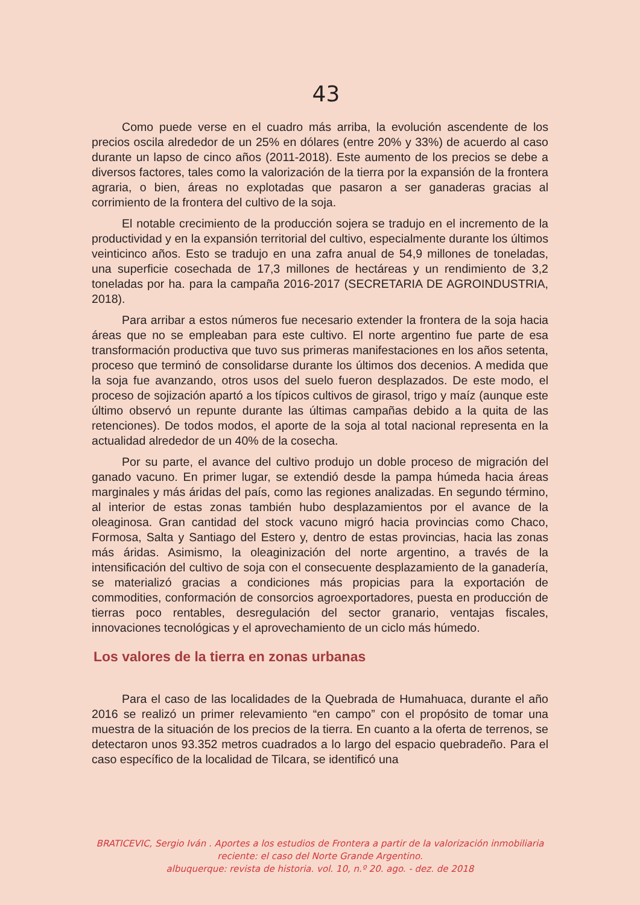43
Como puede verse en el cuadro más arriba, la evolución ascendente de los precios oscila alrededor de un 25% en dólares (entre 20% y 33%) de acuerdo al caso durante un lapso de cinco años (2011-2018). Este aumento de los precios se debe a diversos factores, tales como la valorización de la tierra por la expansión de la frontera agraria, o bien, áreas no explotadas que pasaron a ser ganaderas gracias al corrimiento de la frontera del cultivo de la soja.
El notable crecimiento de la producción sojera se tradujo en el incremento de la productividad y en la expansión territorial del cultivo, especialmente durante los últimos veinticinco años. Esto se tradujo en una zafra anual de 54,9 millones de toneladas, una superficie cosechada de 17,3 millones de hectáreas y un rendimiento de 3,2 toneladas por ha. para la campaña 2016-2017 (SECRETARIA DE AGROINDUSTRIA, 2018).
Para arribar a estos números fue necesario extender la frontera de la soja hacia áreas que no se empleaban para este cultivo. El norte argentino fue parte de esa transformación productiva que tuvo sus primeras manifestaciones en los años setenta, proceso que terminó de consolidarse durante los últimos dos decenios. A medida que la soja fue avanzando, otros usos del suelo fueron desplazados. De este modo, el proceso de sojización apartó a los típicos cultivos de girasol, trigo y maíz (aunque este último observó un repunte durante las últimas campañas debido a la quita de las retenciones). De todos modos, el aporte de la soja al total nacional representa en la actualidad alrededor de un 40% de la cosecha.
Por su parte, el avance del cultivo produjo un doble proceso de migración del ganado vacuno. En primer lugar, se extendió desde la pampa húmeda hacia áreas marginales y más áridas del país, como las regiones analizadas. En segundo término, al interior de estas zonas también hubo desplazamientos por el avance de la oleaginosa. Gran cantidad del stock vacuno migró hacia provincias como Chaco, Formosa, Salta y Santiago del Estero y, dentro de estas provincias, hacia las zonas más áridas. Asimismo, la oleaginización del norte argentino, a través de la intensificación del cultivo de soja con el consecuente desplazamiento de la ganadería, se materializó gracias a condiciones más propicias para la exportación de commodities, conformación de consorcios agroexportadores, puesta en producción de tierras poco rentables, desregulación del sector granario, ventajas fiscales, innovaciones tecnológicas y el aprovechamiento de un ciclo más húmedo.
Los valores de la tierra en zonas urbanas
Para el caso de las localidades de la Quebrada de Humahuaca, durante el año 2016 se realizó un primer relevamiento “en campo” con el propósito de tomar una muestra de la situación de los precios de la tierra. En cuanto a la oferta de terrenos, se detectaron unos 93.352 metros cuadrados a lo largo del espacio quebradeño. Para el caso específico de la localidad de Tilcara, se identificó una
BRATICEVIC, Sergio Iván . Aportes a los estudios de Frontera a partir de la valorización inmobiliaria reciente: el caso del Norte Grande Argentino.
albuquerque: revista de historia. vol. 10, n.º 20. ago. - dez. de 2018